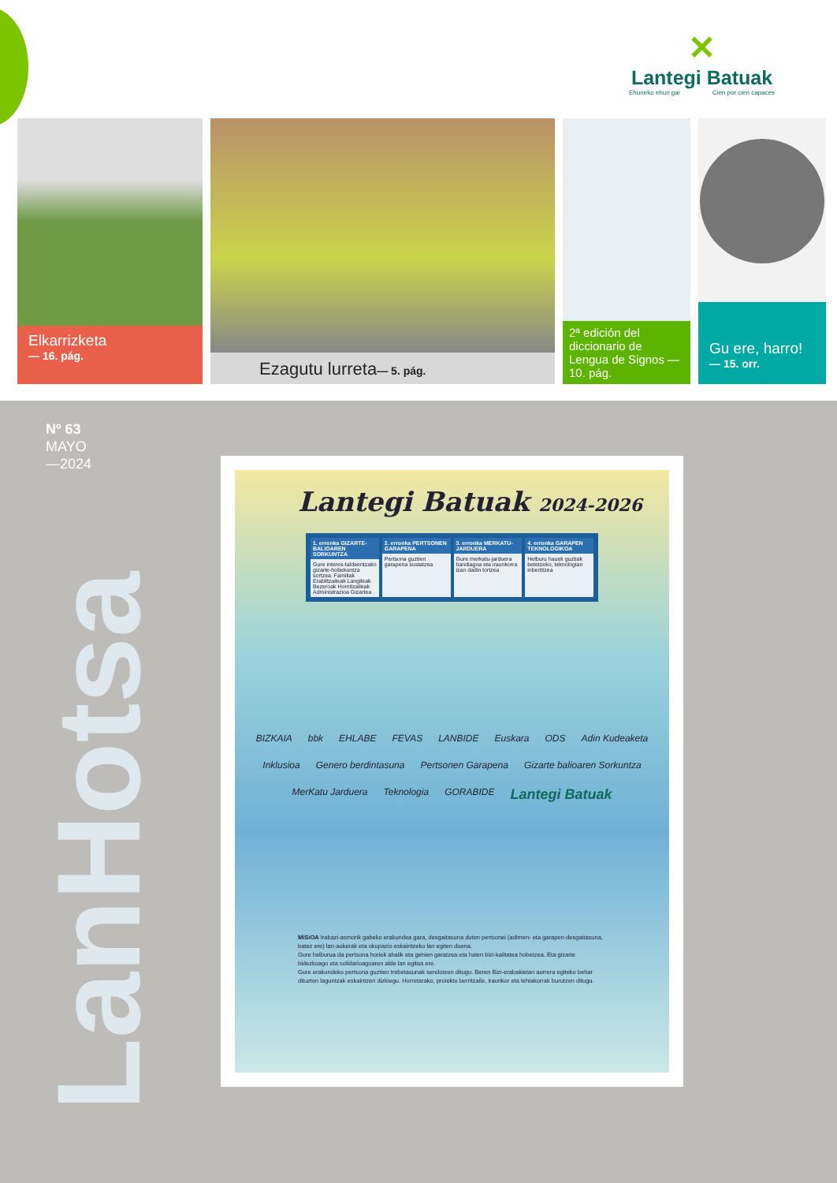✕
Lantegi Batuak
Ehuneko ehun gai Cien por cien capaces
Elkarrizketa
— 16. pág.
Ezagutu lurreta— 5. pág.
2ª edición del diccionario de Lengua de Signos — 10. pág.
Gu ere, harro!
— 15. orr.
Nº 63
MAYO
—2024
LanHotsa
Lantegi Batuak 2024-2026
1. erronka GIZARTE-BALIOAREN SORKUNTZA
Gure interes-taldeentzako gizarte-hobekuntza sortzea. Familiak Erabiltzaileak Langileak Bezeroak Hornitzaileak Administrazioa Gizartea
2. erronka PERTSONEN GARAPENA
Pertsona guztien garapena sustatzea
3. erronka MERKATU-JARDUERA
Gure merkatu-jarduera handiagoa eta iraunkorra izan dadin lortzea
4. erronka GARAPEN TEKNOLOGIKOA
Helburu hauek guztiak betetzeko, teknologian inbertitzea
BIZKAIA bbk EHLABE FEVAS LANBIDE Euskara ODS Adin Kudeaketa Inklusioa Genero berdintasuna Pertsonen Garapena Gizarte balioaren Sorkuntza MerKatu Jarduera Teknologia GORABIDE Lantegi Batuak
MiSiOA Irabazi-asmorik gabeko erakundea gara, desgaitasuna duten pertsonei (adimen- eta garapen-desgaitasuna, batez ere) lan-aukerak eta okupazio eskaintzeko lan egiten duena.
Gure helburua da pertsona horiek ahalik eta gehien garatzea eta haien bizi-kalitatea hobetzea. Eta gizarte bidezkoago eta solidarioagoaren alde lan egitea ere.
Gure erakundeko pertsona guztien trebetasunak sendotzen ditugu. Beren Bizi-erabakietan aurrera egiteko behar dituzten laguntzak eskaintzen dizkiegu. Horretarako, proiektu berritzaile, iraunkor eta lehiakorrak burutzen ditugu.